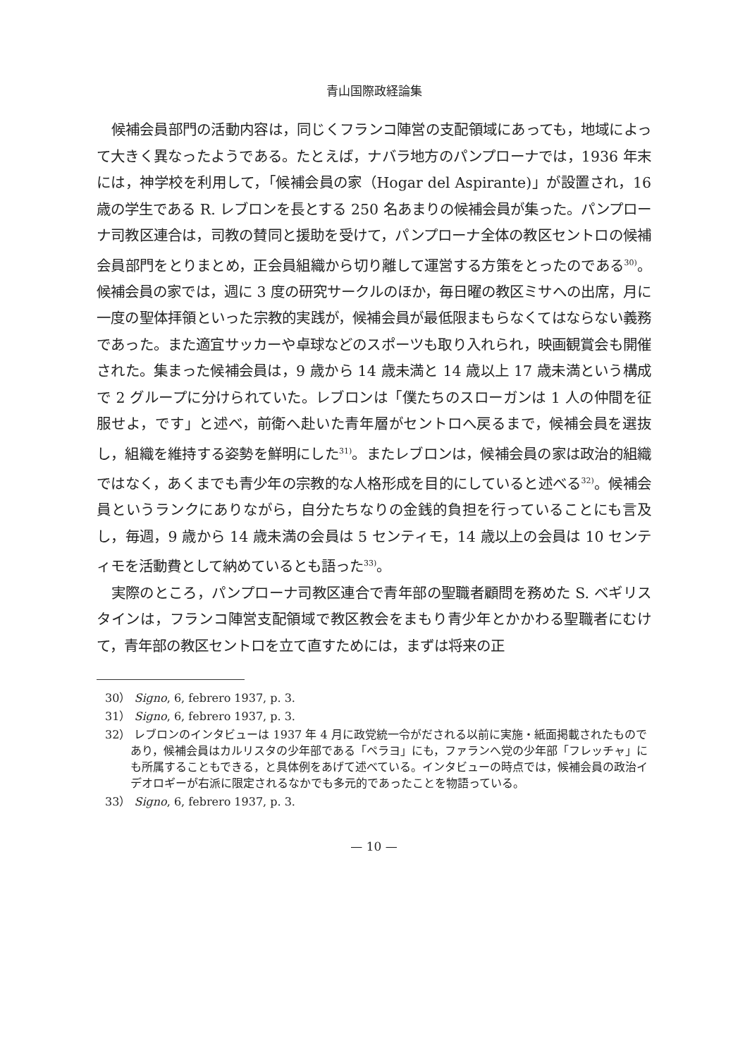青山国際政経論集
候補会員部門の活動内容は，同じくフランコ陣営の支配領域にあっても，地域によって大きく異なったようである。たとえば，ナバラ地方のパンプローナでは，1936 年末には，神学校を利用して，「候補会員の家（Hogar del Aspirante)」が設置され，16 歳の学生である R. レブロンを長とする 250 名あまりの候補会員が集った。パンプローナ司教区連合は，司教の賛同と援助を受けて，パンプローナ全体の教区セントロの候補会員部門をとりまとめ，正会員組織から切り離して運営する方策をとったのである<sup>30)</sup>。候補会員の家では，週に 3 度の研究サークルのほか，毎日曜の教区ミサへの出席，月に一度の聖体拝領といった宗教的実践が，候補会員が最低限まもらなくてはならない義務であった。また適宜サッカーや卓球などのスポーツも取り入れられ，映画観賞会も開催された。集まった候補会員は，9 歳から 14 歳未満と 14 歳以上 17 歳未満という構成で 2 グループに分けられていた。レブロンは「僕たちのスローガンは 1 人の仲間を征服せよ，です」と述べ，前衛へ赴いた青年層がセントロへ戻るまで，候補会員を選抜し，組織を維持する姿勢を鮮明にした<sup>31)</sup>。またレブロンは，候補会員の家は政治的組織ではなく，あくまでも青少年の宗教的な人格形成を目的にしていると述べる<sup>32)</sup>。候補会員というランクにありながら，自分たちなりの金銭的負担を行っていることにも言及し，毎週，9 歳から 14 歳未満の会員は 5 センティモ，14 歳以上の会員は 10 センティモを活動費として納めているとも語った<sup>33)</sup>。
実際のところ，パンプローナ司教区連合で青年部の聖職者顧問を務めた S. ベギリスタインは，フランコ陣営支配領域で教区教会をまもり青少年とかかわる聖職者にむけて，青年部の教区セントロを立て直すためには，まずは将来の正
30） Signo, 6, febrero 1937, p. 3.
31） Signo, 6, febrero 1937, p. 3.
32） レブロンのインタビューは 1937 年 4 月に政党統一令がだされる以前に実施・紙面掲載されたものであり，候補会員はカルリスタの少年部である「ペラヨ」にも，ファランへ党の少年部「フレッチャ」にも所属することもできる，と具体例をあげて述べている。インタビューの時点では，候補会員の政治イデオロギーが右派に限定されるなかでも多元的であったことを物語っている。
33） Signo, 6, febrero 1937, p. 3.
— 10 —